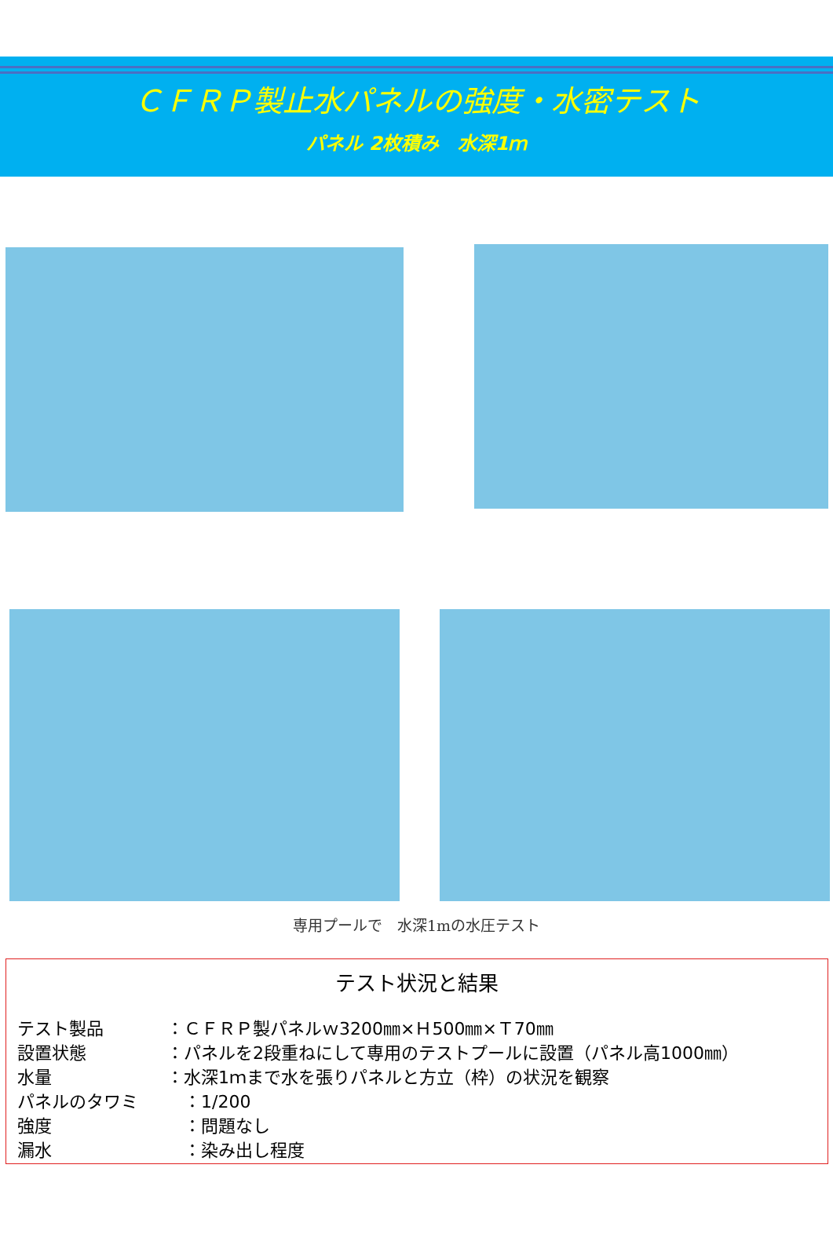ＣＦＲＰ製止水パネルの強度・水密テスト
パネル 2枚積み　水深1ｍ
専用プールで　水深1mの水圧テスト
テスト状況と結果
テスト製品 ：ＣＦＲＰ製パネルｗ3200㎜×Ｈ500㎜×Ｔ70㎜
設置状態 ：パネルを2段重ねにして専用のテストプールに設置（パネル高1000㎜）
水量 ：水深1ｍまで水を張りパネルと方立（枠）の状況を観察
パネルのタワミ　：1/200
強度　：問題なし
漏水　：染み出し程度